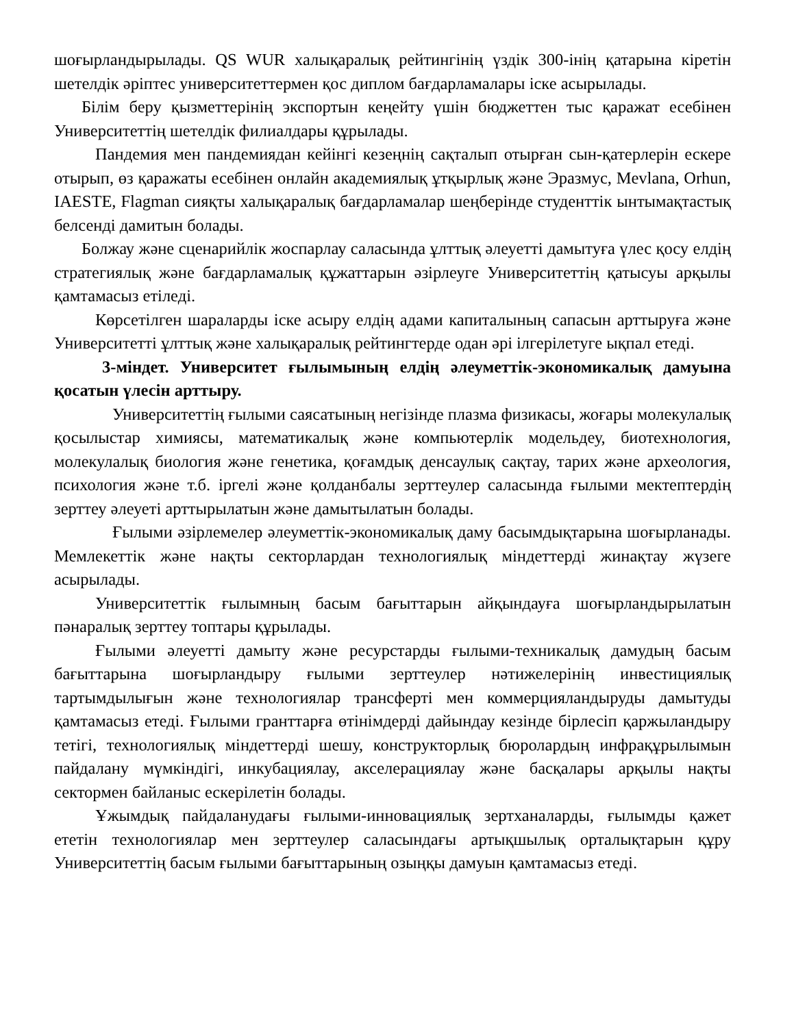шоғырландырылады. QS WUR халықаралық рейтингінің үздік 300-інің қатарына кіретін шетелдік әріптес университеттермен қос диплом бағдарламалары іске асырылады.
Білім беру қызметтерінің экспортын кеңейту үшін бюджеттен тыс қаражат есебінен Университеттің шетелдік филиалдары құрылады.
Пандемия мен пандемиядан кейінгі кезеңнің сақталып отырған сын-қатерлерін ескере отырып, өз қаражаты есебінен онлайн академиялық ұтқырлық және Эразмус, Mevlana, Orhun, IAESTE, Flagman сияқты халықаралық бағдарламалар шеңберінде студенттік ынтымақтастық белсенді дамитын болады.
Болжау және сценарийлік жоспарлау саласында ұлттық әлеуетті дамытуға үлес қосу елдің стратегиялық және бағдарламалық құжаттарын әзірлеуге Университеттің қатысуы арқылы қамтамасыз етіледі.
Көрсетілген шараларды іске асыру елдің адами капиталының сапасын арттыруға және Университетті ұлттық және халықаралық рейтингтерде одан әрі ілгерілетуге ықпал етеді.
3-міндет. Университет ғылымының елдің әлеуметтік-экономикалық дамуына қосатын үлесін арттыру.
Университеттің ғылыми саясатының негізінде плазма физикасы, жоғары молекулалық қосылыстар химиясы, математикалық және компьютерлік модельдеу, биотехнология, молекулалық биология және генетика, қоғамдық денсаулық сақтау, тарих және археология, психология және т.б. іргелі және қолданбалы зерттеулер саласында ғылыми мектептердің зерттеу әлеуеті арттырылатын және дамытылатын болады.
Ғылыми әзірлемелер әлеуметтік-экономикалық даму басымдықтарына шоғырланады. Мемлекеттік және нақты секторлардан технологиялық міндеттерді жинақтау жүзеге асырылады.
Университеттік ғылымның басым бағыттарын айқындауға шоғырландырылатын пәнаралық зерттеу топтары құрылады.
Ғылыми әлеуетті дамыту және ресурстарды ғылыми-техникалық дамудың басым бағыттарына шоғырландыру ғылыми зерттеулер нәтижелерінің инвестициялық тартымдылығын және технологиялар трансферті мен коммерцияландыруды дамытуды қамтамасыз етеді. Ғылыми гранттарға өтінімдерді дайындау кезінде бірлесіп қаржыландыру тетігі, технологиялық міндеттерді шешу, конструкторлық бюролардың инфрақұрылымын пайдалану мүмкіндігі, инкубациялау, акселерациялау және басқалары арқылы нақты сектормен байланыс ескерілетін болады.
Ұжымдық пайдаланудағы ғылыми-инновациялық зертханаларды, ғылымды қажет ететін технологиялар мен зерттеулер саласындағы артықшылық орталықтарын құру Университеттің басым ғылыми бағыттарының озыңқы дамуын қамтамасыз етеді.